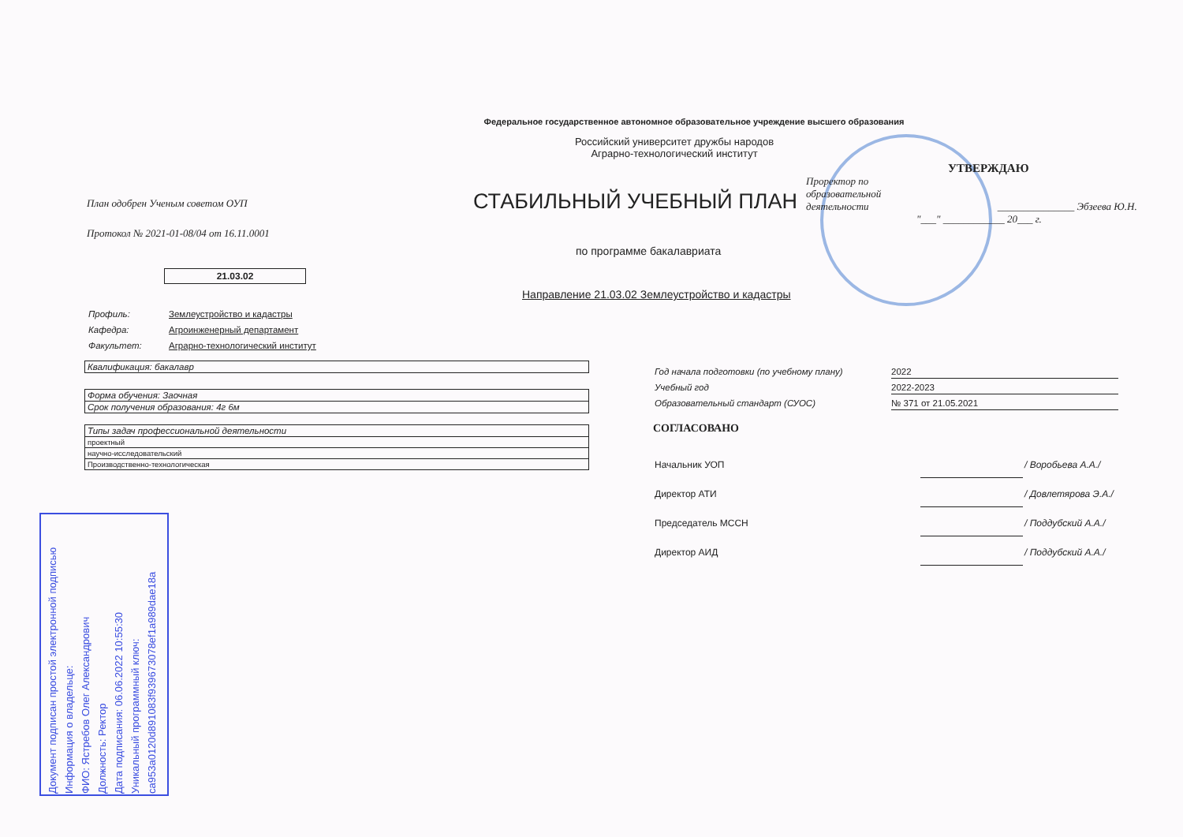Федеральное государственное автономное образовательное учреждение высшего образования
Российский университет дружбы народов
Аграрно-технологический институт
План одобрен Ученым советом ОУП
Протокол № 2021-01-08/04 от 16.11.0001
СТАБИЛЬНЫЙ УЧЕБНЫЙ ПЛАН
по программе бакалавриата
21.03.02
Направление 21.03.02 Землеустройство и кадастры
| Профиль: | Землеустройство и кадастры |
| Кафедра: | Агроинженерный департамент |
| Факультет: | Аграрно-технологический институт |
| Квалификация: бакалавр |
| Форма обучения: Заочная |
| Срок получения образования: 4г 6м |
| Типы задач профессиональной деятельности |
| проектный |
| научно-исследовательский |
| Производственно-технологическая |
УТВЕРЖДАЮ
Проректор по
образовательной
деятельности _______________ Эбзеева Ю.Н.
"___" ____________ 20___ г.
| Год начала подготовки (по учебному плану) | 2022 |
| Учебный год | 2022-2023 |
| Образовательный стандарт (СУОС) | № 371 от 21.05.2021 |
СОГЛАСОВАНО
| Начальник УОП | | / Воробьева А.А./ |
| Директор АТИ | | / Довлетярова Э.А./ |
| Председатель МССН | | / Поддубский А.А./ |
| Директор АИД | | / Поддубский А.А./ |
Документ подписан простой электронной подписью
Информация о владельце:
ФИО: Ястребов Олег Александрович
Должность: Ректор
Дата подписания: 06.06.2022 10:55:30
Уникальный программный ключ:
ca953a0120d891083f939673078ef1a989dae18a